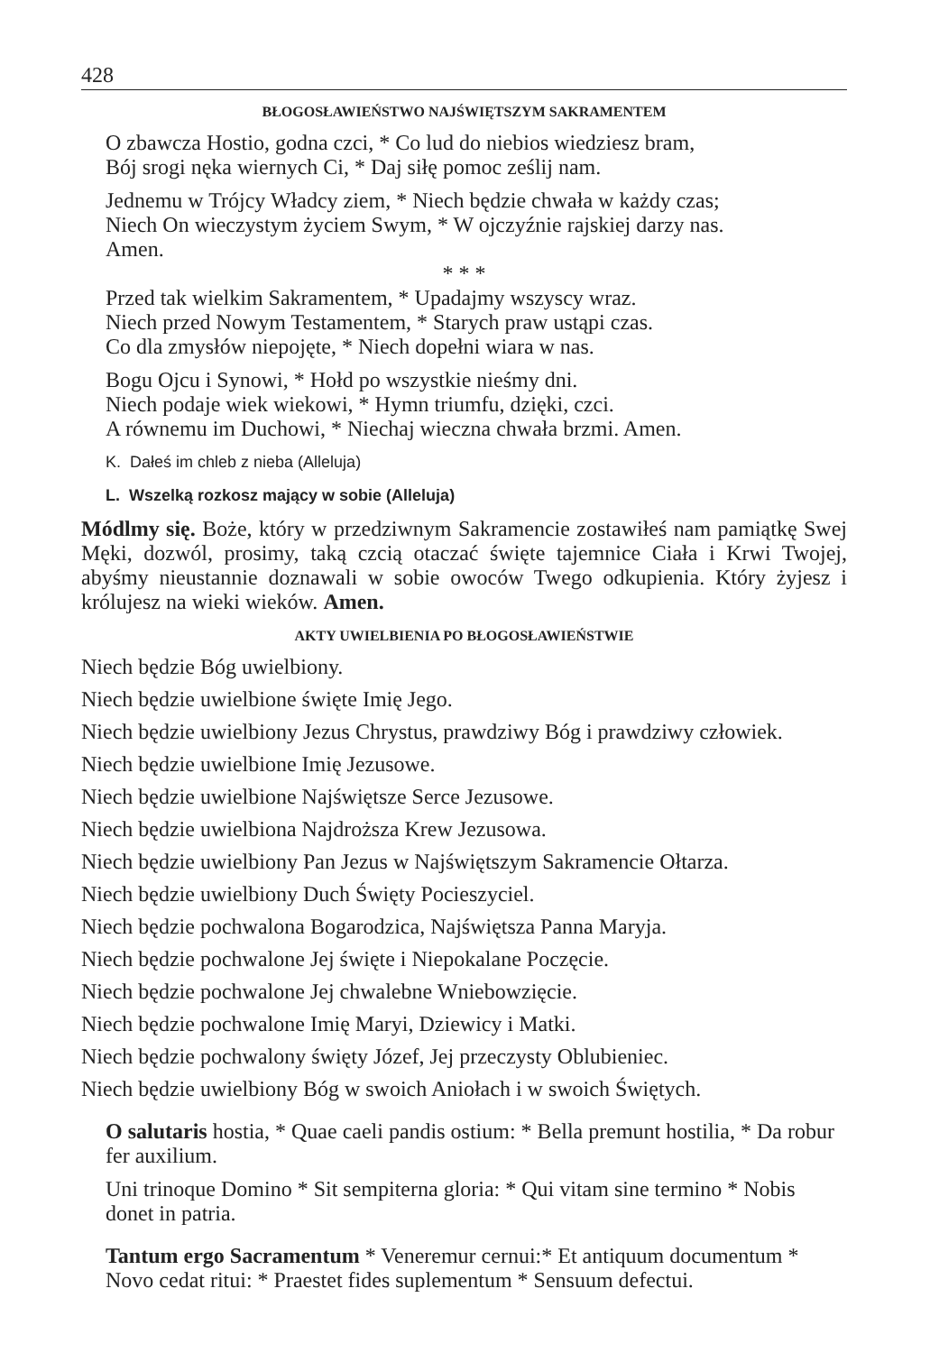428
BŁOGOSŁAWIEŃSTWO NAJŚWIĘTSZYM SAKRAMENTEM
O zbawcza Hostio, godna czci, * Co lud do niebios wiedziesz bram,
Bój srogi nęka wiernych Ci, * Daj siłę pomoc ześlij nam.
Jednemu w Trójcy Władcy ziem, * Niech będzie chwała w każdy czas;
Niech On wieczystym życiem Swym, * W ojczyźnie rajskiej darzy nas.
Amen.
* * *
Przed tak wielkim Sakramentem, * Upadajmy wszyscy wraz.
Niech przed Nowym Testamentem, * Starych praw ustąpi czas.
Co dla zmysłów niepojęte, * Niech dopełni wiara w nas.
Bogu Ojcu i Synowi, * Hołd po wszystkie nieśmy dni.
Niech podaje wiek wiekowi, * Hymn triumfu, dzięki, czci.
A równemu im Duchowi, * Niechaj wieczna chwała brzmi. Amen.
K. Dałeś im chleb z nieba (Alleluja)
L. Wszelką rozkosz mający w sobie (Alleluja)
Módlmy się. Boże, który w przedziwnym Sakramencie zostawiłeś nam pamiątkę Swej Męki, dozwól, prosimy, taką czcią otaczać święte tajemnice Ciała i Krwi Twojej, abyśmy nieustannie doznawali w sobie owoców Twego odkupienia. Który żyjesz i królujesz na wieki wieków. Amen.
AKTY UWIELBIENIA PO BŁOGOSŁAWIEŃSTWIE
Niech będzie Bóg uwielbiony.
Niech będzie uwielbione święte Imię Jego.
Niech będzie uwielbiony Jezus Chrystus, prawdziwy Bóg i prawdziwy człowiek.
Niech będzie uwielbione Imię Jezusowe.
Niech będzie uwielbione Najświętsze Serce Jezusowe.
Niech będzie uwielbiona Najdroższa Krew Jezusowa.
Niech będzie uwielbiony Pan Jezus w Najświętszym Sakramencie Ołtarza.
Niech będzie uwielbiony Duch Święty Pocieszyciel.
Niech będzie pochwalona Bogarodzica, Najświętsza Panna Maryja.
Niech będzie pochwalone Jej święte i Niepokalane Poczęcie.
Niech będzie pochwalone Jej chwalebne Wniebowzięcie.
Niech będzie pochwalone Imię Maryi, Dziewicy i Matki.
Niech będzie pochwalony święty Józef, Jej przeczysty Oblubieniec.
Niech będzie uwielbiony Bóg w swoich Aniołach i w swoich Świętych.
O salutaris hostia, * Quae caeli pandis ostium: * Bella premunt hostilia, * Da robur fer auxilium.
Uni trinoque Domino * Sit sempiterna gloria: * Qui vitam sine termino * Nobis donet in patria.
Tantum ergo Sacramentum * Veneremur cernui:* Et antiquum documentum * Novo cedat ritui: * Praestet fides suplementum * Sensuum defectui.